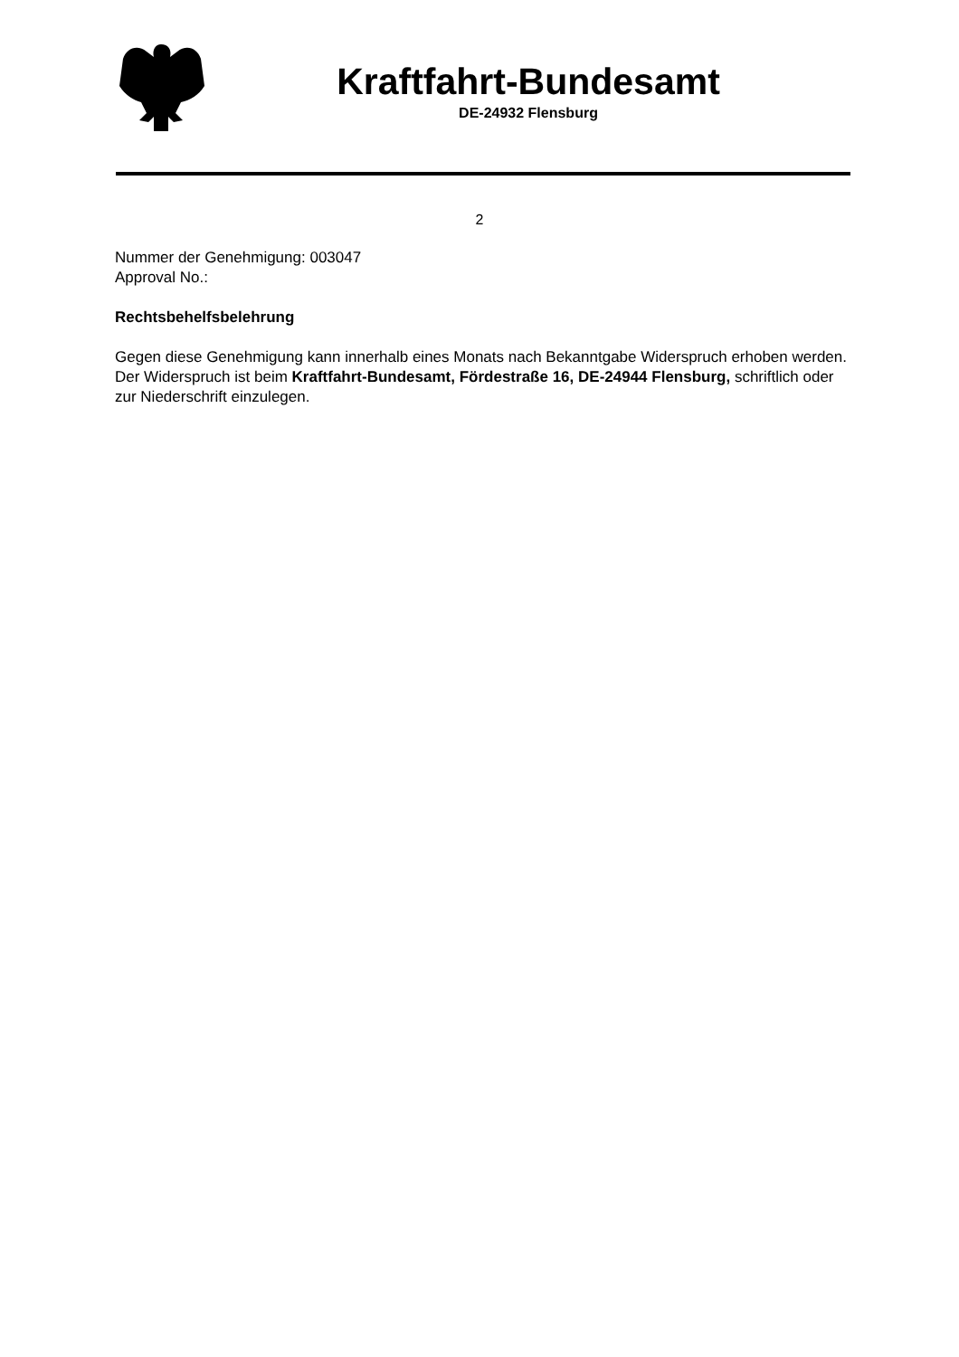Kraftfahrt-Bundesamt
DE-24932 Flensburg
2
Nummer der Genehmigung: 003047
Approval No.:
Rechtsbehelfsbelehrung
Gegen diese Genehmigung kann innerhalb eines Monats nach Bekanntgabe Widerspruch erhoben werden. Der Widerspruch ist beim Kraftfahrt-Bundesamt, Fördestraße 16, DE-24944 Flensburg, schriftlich oder zur Niederschrift einzulegen.